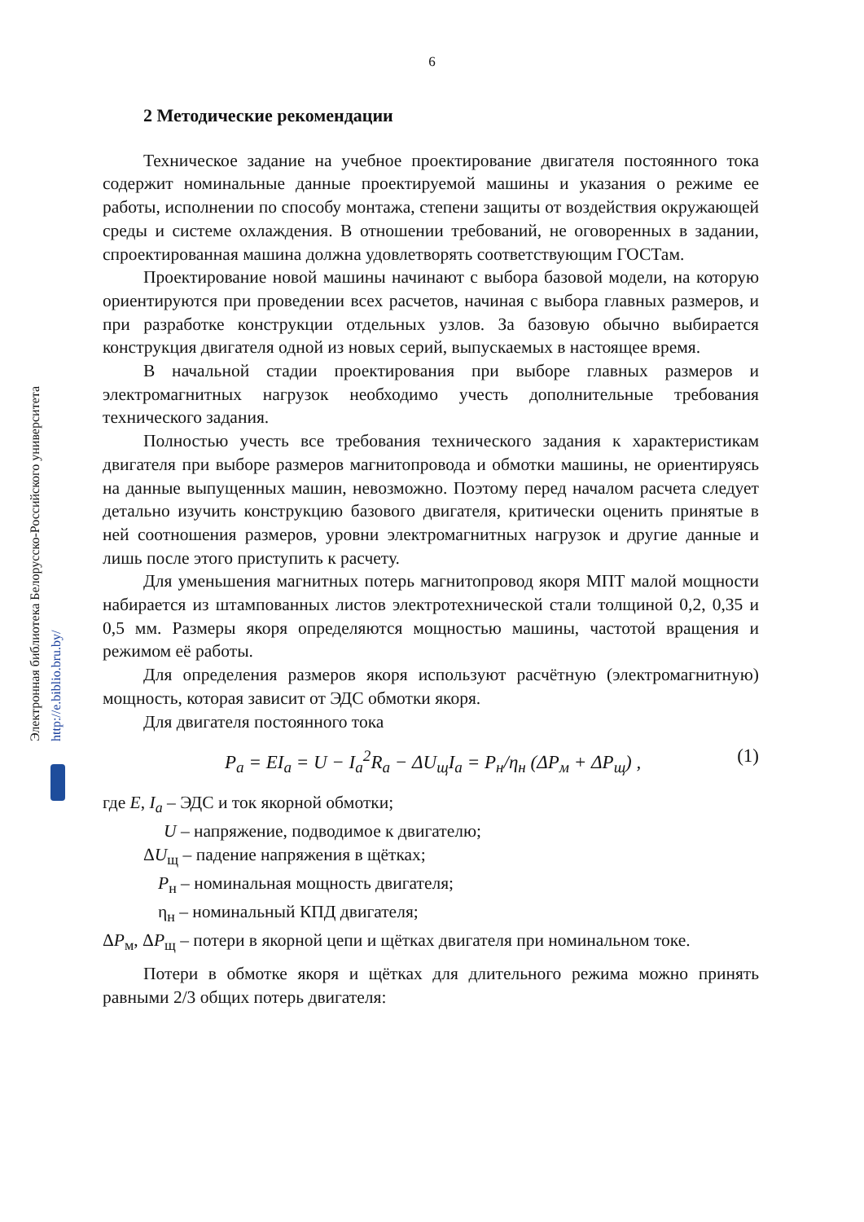6
Электронная библиотека Белорусско-Российского университета http://e.biblio.bru.by/
2 Методические рекомендации
Техническое задание на учебное проектирование двигателя постоянного тока содержит номинальные данные проектируемой машины и указания о режиме ее работы, исполнении по способу монтажа, степени защиты от воздействия окружающей среды и системе охлаждения. В отношении требований, не оговоренных в задании, спроектированная машина должна удовлетворять соответствующим ГОСТам.
Проектирование новой машины начинают с выбора базовой модели, на которую ориентируются при проведении всех расчетов, начиная с выбора главных размеров, и при разработке конструкции отдельных узлов. За базовую обычно выбирается конструкция двигателя одной из новых серий, выпускаемых в настоящее время.
В начальной стадии проектирования при выборе главных размеров и электромагнитных нагрузок необходимо учесть дополнительные требования технического задания.
Полностью учесть все требования технического задания к характеристикам двигателя при выборе размеров магнитопровода и обмотки машины, не ориентируясь на данные выпущенных машин, невозможно. Поэтому перед началом расчета следует детально изучить конструкцию базового двигателя, критически оценить принятые в ней соотношения размеров, уровни электромагнитных нагрузок и другие данные и лишь после этого приступить к расчету.
Для уменьшения магнитных потерь магнитопровод якоря МПТ малой мощности набирается из штампованных листов электротехнической стали толщиной 0,2, 0,35 и 0,5 мм. Размеры якоря определяются мощностью машины, частотой вращения и режимом её работы.
Для определения размеров якоря используют расчётную (электромагнитную) мощность, которая зависит от ЭДС обмотки якоря.
Для двигателя постоянного тока
P<sub>a</sub> = EI<sub>a</sub> = U − I<sub>a</sub><sup>2</sup>R<sub>a</sub> − ΔU<sub>щ</sub>I<sub>a</sub> = P<sub>н</sub>/η<sub>н</sub> (ΔP<sub>м</sub> + ΔP<sub>щ</sub>) , (1)
где E, I<sub>a</sub> – ЭДС и ток якорной обмотки;
U – напряжение, подводимое к двигателю;
ΔU<sub>щ</sub> – падение напряжения в щётках;
P<sub>н</sub> – номинальная мощность двигателя;
η<sub>н</sub> – номинальный КПД двигателя;
ΔP<sub>м</sub>, ΔP<sub>щ</sub> – потери в якорной цепи и щётках двигателя при номинальном токе.
Потери в обмотке якоря и щётках для длительного режима можно принять равными 2/3 общих потерь двигателя: